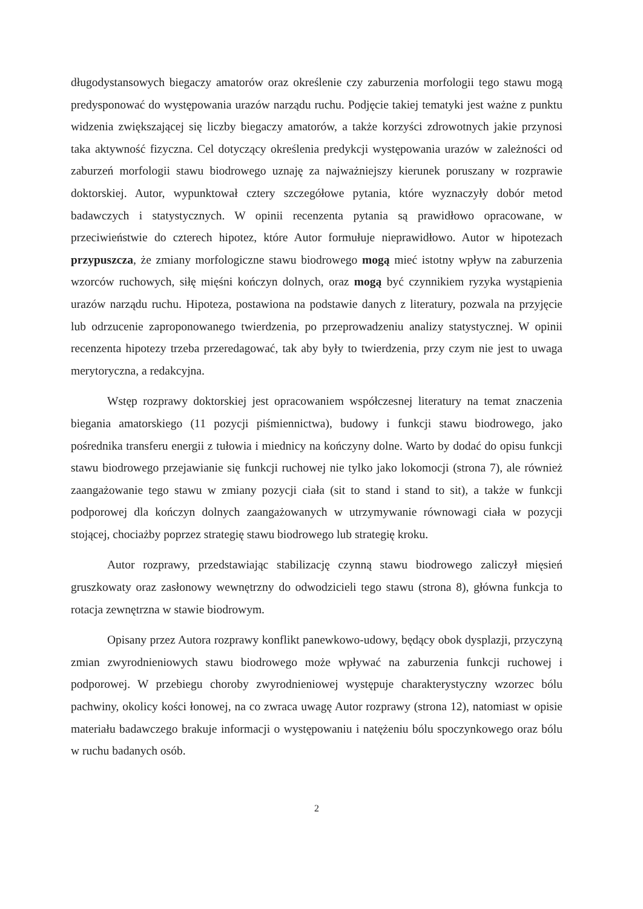długodystansowych biegaczy amatorów oraz określenie czy zaburzenia morfologii tego stawu mogą predysponować do występowania urazów narządu ruchu. Podjęcie takiej tematyki jest ważne z punktu widzenia zwiększającej się liczby biegaczy amatorów, a także korzyści zdrowotnych jakie przynosi taka aktywność fizyczna. Cel dotyczący określenia predykcji występowania urazów w zależności od zaburzeń morfologii stawu biodrowego uznaję za najważniejszy kierunek poruszany w rozprawie doktorskiej. Autor, wypunktował cztery szczegółowe pytania, które wyznaczyły dobór metod badawczych i statystycznych. W opinii recenzenta pytania są prawidłowo opracowane, w przeciwieństwie do czterech hipotez, które Autor formułuje nieprawidłowo. Autor w hipotezach przypuszcza, że zmiany morfologiczne stawu biodrowego mogą mieć istotny wpływ na zaburzenia wzorców ruchowych, siłę mięśni kończyn dolnych, oraz mogą być czynnikiem ryzyka wystąpienia urazów narządu ruchu. Hipoteza, postawiona na podstawie danych z literatury, pozwala na przyjęcie lub odrzucenie zaproponowanego twierdzenia, po przeprowadzeniu analizy statystycznej. W opinii recenzenta hipotezy trzeba przeredagować, tak aby były to twierdzenia, przy czym nie jest to uwaga merytoryczna, a redakcyjna.
Wstęp rozprawy doktorskiej jest opracowaniem współczesnej literatury na temat znaczenia biegania amatorskiego (11 pozycji piśmiennictwa), budowy i funkcji stawu biodrowego, jako pośrednika transferu energii z tułowia i miednicy na kończyny dolne. Warto by dodać do opisu funkcji stawu biodrowego przejawianie się funkcji ruchowej nie tylko jako lokomocji (strona 7), ale również zaangażowanie tego stawu w zmiany pozycji ciała (sit to stand i stand to sit), a także w funkcji podporowej dla kończyn dolnych zaangażowanych w utrzymywanie równowagi ciała w pozycji stojącej, chociażby poprzez strategię stawu biodrowego lub strategię kroku.
Autor rozprawy, przedstawiając stabilizację czynną stawu biodrowego zaliczył mięsień gruszkowaty oraz zasłonowy wewnętrzny do odwodzicieli tego stawu (strona 8), główna funkcja to rotacja zewnętrzna w stawie biodrowym.
Opisany przez Autora rozprawy konflikt panewkowo-udowy, będący obok dysplazji, przyczyną zmian zwyrodnieniowych stawu biodrowego może wpływać na zaburzenia funkcji ruchowej i podporowej. W przebiegu choroby zwyrodnieniowej występuje charakterystyczny wzorzec bólu pachwiny, okolicy kości łonowej, na co zwraca uwagę Autor rozprawy (strona 12), natomiast w opisie materiału badawczego brakuje informacji o występowaniu i natężeniu bólu spoczynkowego oraz bólu w ruchu badanych osób.
2